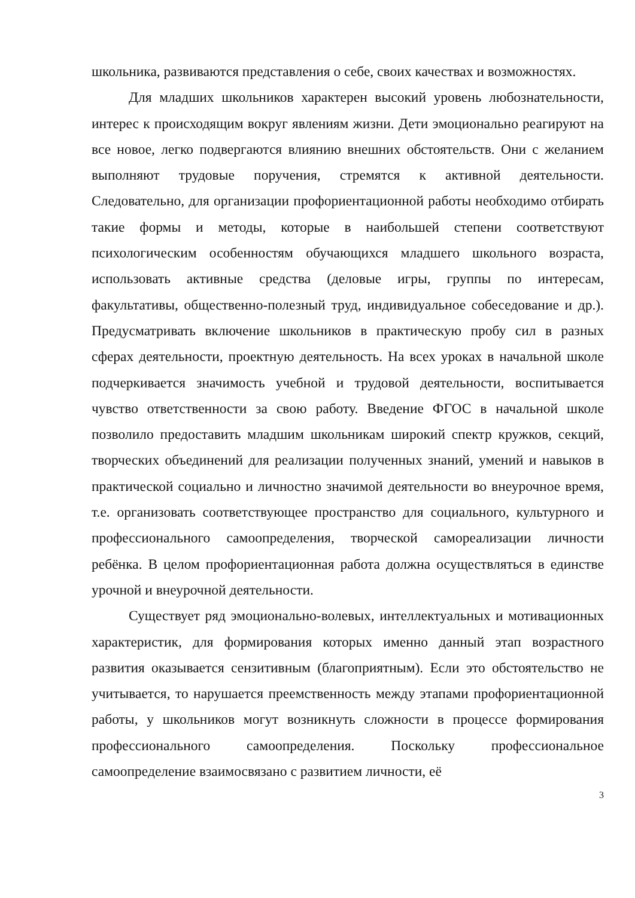школьника, развиваются представления о себе, своих качествах и возможностях.
Для младших школьников характерен высокий уровень любознательности, интерес к происходящим вокруг явлениям жизни. Дети эмоционально реагируют на все новое, легко подвергаются влиянию внешних обстоятельств. Они с желанием выполняют трудовые поручения, стремятся к активной деятельности. Следовательно, для организации профориентационной работы необходимо отбирать такие формы и методы, которые в наибольшей степени соответствуют психологическим особенностям обучающихся младшего школьного возраста, использовать активные средства (деловые игры, группы по интересам, факультативы, общественно-полезный труд, индивидуальное собеседование и др.). Предусматривать включение школьников в практическую пробу сил в разных сферах деятельности, проектную деятельность. На всех уроках в начальной школе подчеркивается значимость учебной и трудовой деятельности, воспитывается чувство ответственности за свою работу. Введение ФГОС в начальной школе позволило предоставить младшим школьникам широкий спектр кружков, секций, творческих объединений для реализации полученных знаний, умений и навыков в практической социально и личностно значимой деятельности во внеурочное время, т.е. организовать соответствующее пространство для социального, культурного и профессионального самоопределения, творческой самореализации личности ребёнка. В целом профориентационная работа должна осуществляться в единстве урочной и внеурочной деятельности.
Существует ряд эмоционально-волевых, интеллектуальных и мотивационных характеристик, для формирования которых именно данный этап возрастного развития оказывается сензитивным (благоприятным). Если это обстоятельство не учитывается, то нарушается преемственность между этапами профориентационной работы, у школьников могут возникнуть сложности в процессе формирования профессионального самоопределения. Поскольку профессиональное самоопределение взаимосвязано с развитием личности, её
3